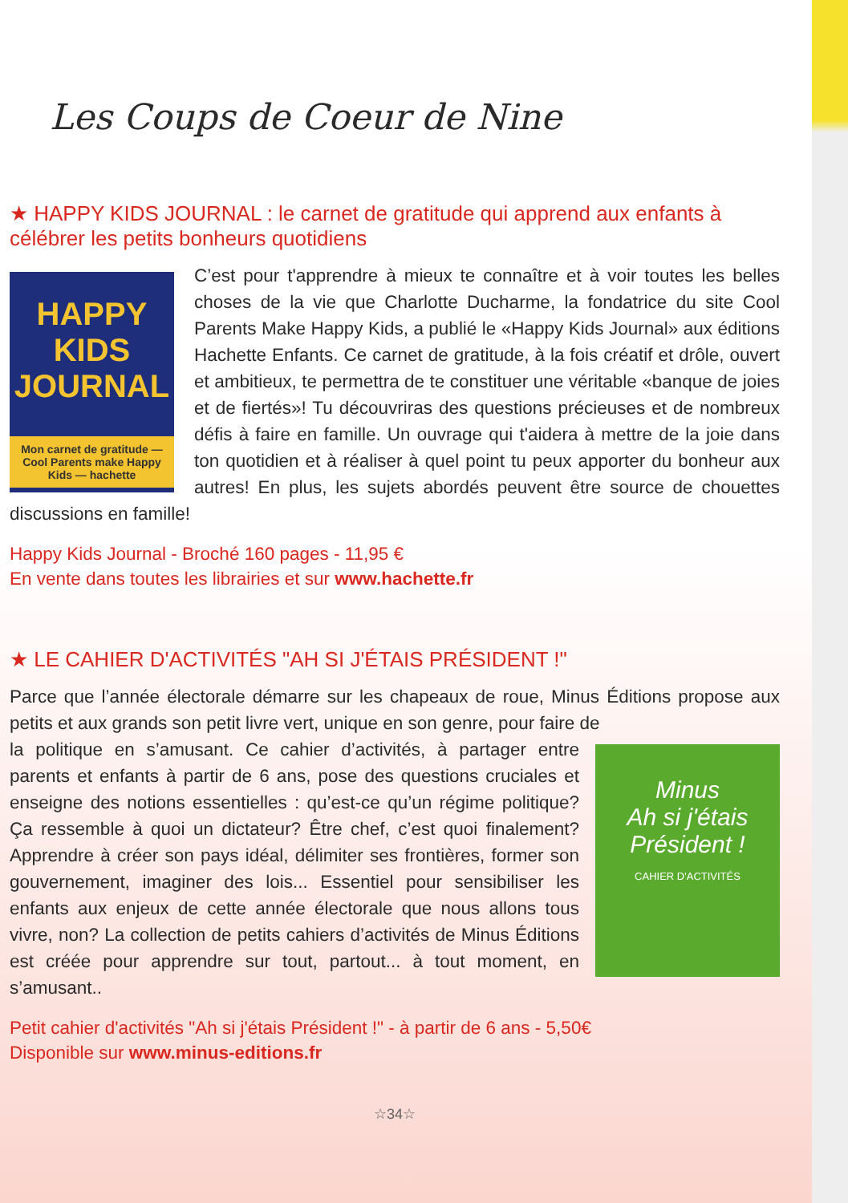Les Coups de Coeur de Nine
★ HAPPY KIDS JOURNAL : le carnet de gratitude qui apprend aux enfants à célébrer les petits bonheurs quotidiens
HAPPY KIDS JOURNAL
Mon carnet de gratitude — Cool Parents make Happy Kids — hachette
C’est pour t'apprendre à mieux te connaître et à voir toutes les belles choses de la vie que Charlotte Ducharme, la fondatrice du site Cool Parents Make Happy Kids, a publié le «Happy Kids Journal» aux éditions Hachette Enfants. Ce carnet de gratitude, à la fois créatif et drôle, ouvert et ambitieux, te permettra de te constituer une véritable «banque de joies et de fiertés»! Tu découvriras des questions précieuses et de nombreux défis à faire en famille. Un ouvrage qui t'aidera à mettre de la joie dans ton quotidien et à réaliser à quel point tu peux apporter du bonheur aux autres! En plus, les sujets abordés peuvent être source de chouettes discussions en famille!
Happy Kids Journal - Broché 160 pages - 11,95 €
En vente dans toutes les librairies et sur www.hachette.fr
★ LE CAHIER D'ACTIVITÉS "AH SI J'ÉTAIS PRÉSIDENT !"
Parce que l’année électorale démarre sur les chapeaux de roue, Minus Éditions propose aux petits et aux grands son petit livre vert, unique en son genre, pour faire de
Minus
Ah si j'étais Président !
CAHIER D'ACTIVITÉS
la politique en s’amusant. Ce cahier d’activités, à partager entre parents et enfants à partir de 6 ans, pose des questions cruciales et enseigne des notions essentielles : qu’est-ce qu’un régime politique? Ça ressemble à quoi un dictateur? Être chef, c’est quoi finalement? Apprendre à créer son pays idéal, délimiter ses frontières, former son gouvernement, imaginer des lois... Essentiel pour sensibiliser les enfants aux enjeux de cette année électorale que nous allons tous vivre, non? La collection de petits cahiers d’activités de Minus Éditions est créée pour apprendre sur tout, partout... à tout moment, en s’amusant..
Petit cahier d'activités "Ah si j'étais Président !" - à partir de 6 ans - 5,50€
Disponible sur www.minus-editions.fr
☆34☆